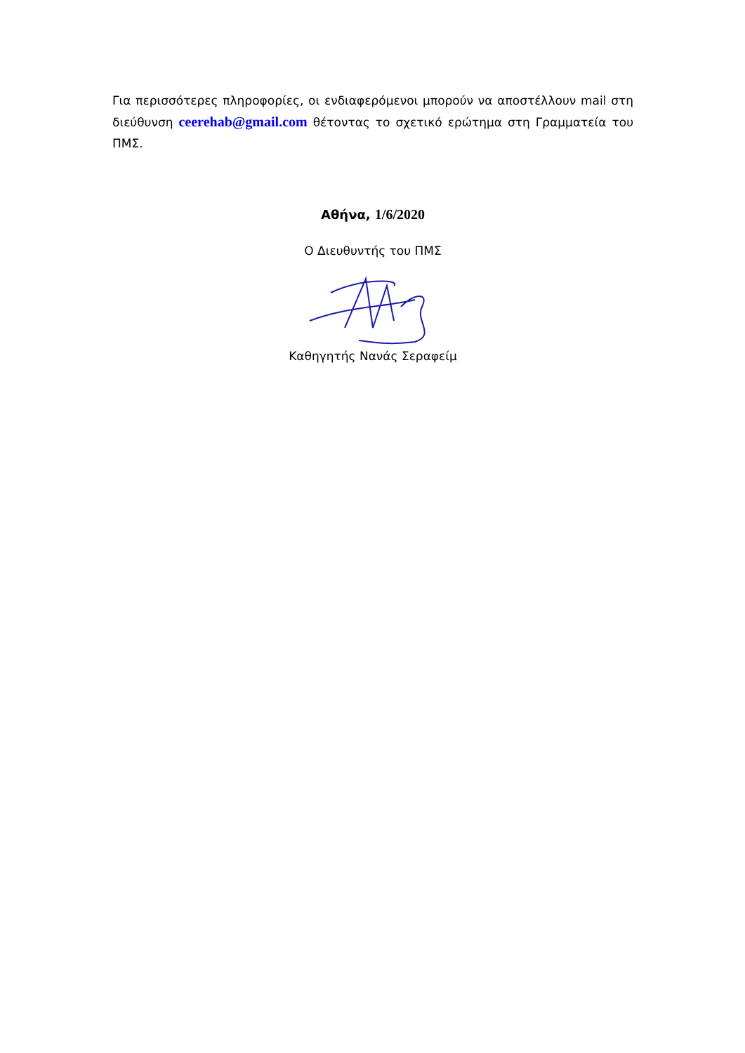Για περισσότερες πληροφορίες, οι ενδιαφερόμενοι μπορούν να αποστέλλουν mail στη διεύθυνση ceerehab@gmail.com θέτοντας το σχετικό ερώτημα στη Γραμματεία του ΠΜΣ.
Αθήνα, 1/6/2020
Ο Διευθυντής του ΠΜΣ
Καθηγητής Νανάς Σεραφείμ